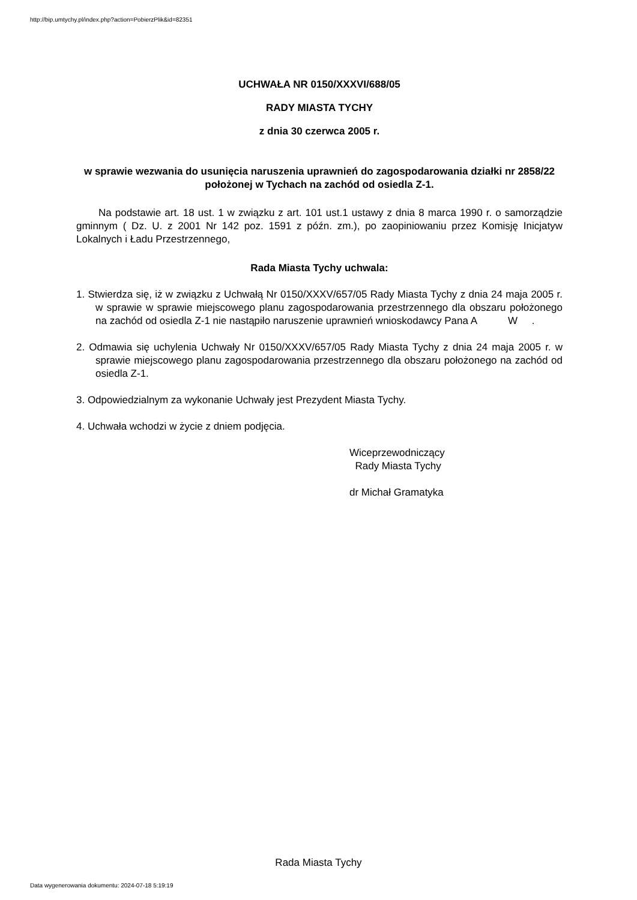http://bip.umtychy.pl/index.php?action=PobierzPlik&id=82351
UCHWAŁA NR 0150/XXXVI/688/05
RADY MIASTA TYCHY
z dnia 30 czerwca 2005 r.
w sprawie wezwania do usunięcia naruszenia uprawnień do zagospodarowania działki nr 2858/22 położonej w Tychach na zachód od osiedla Z-1.
Na podstawie art. 18 ust. 1 w związku z art. 101 ust.1 ustawy z dnia 8 marca 1990 r. o samorządzie gminnym ( Dz. U. z 2001 Nr 142 poz. 1591 z późn. zm.), po zaopiniowaniu przez Komisję Inicjatyw Lokalnych i Ładu Przestrzennego,
Rada Miasta Tychy uchwala:
1. Stwierdza się, iż w związku z Uchwałą Nr 0150/XXXV/657/05 Rady Miasta Tychy z dnia 24 maja 2005 r. w sprawie w sprawie miejscowego planu zagospodarowania przestrzennego dla obszaru położonego na zachód od osiedla Z-1 nie nastąpiło naruszenie uprawnień wnioskodawcy Pana A W .
2. Odmawia się uchylenia Uchwały Nr 0150/XXXV/657/05 Rady Miasta Tychy z dnia 24 maja 2005 r. w sprawie miejscowego planu zagospodarowania przestrzennego dla obszaru położonego na zachód od osiedla Z-1.
3. Odpowiedzialnym za wykonanie Uchwały jest Prezydent Miasta Tychy.
4. Uchwała wchodzi w życie z dniem podjęcia.
Wiceprzewodniczący
Rady Miasta Tychy
dr Michał Gramatyka
Rada Miasta Tychy
Data wygenerowania dokumentu: 2024-07-18 5:19:19